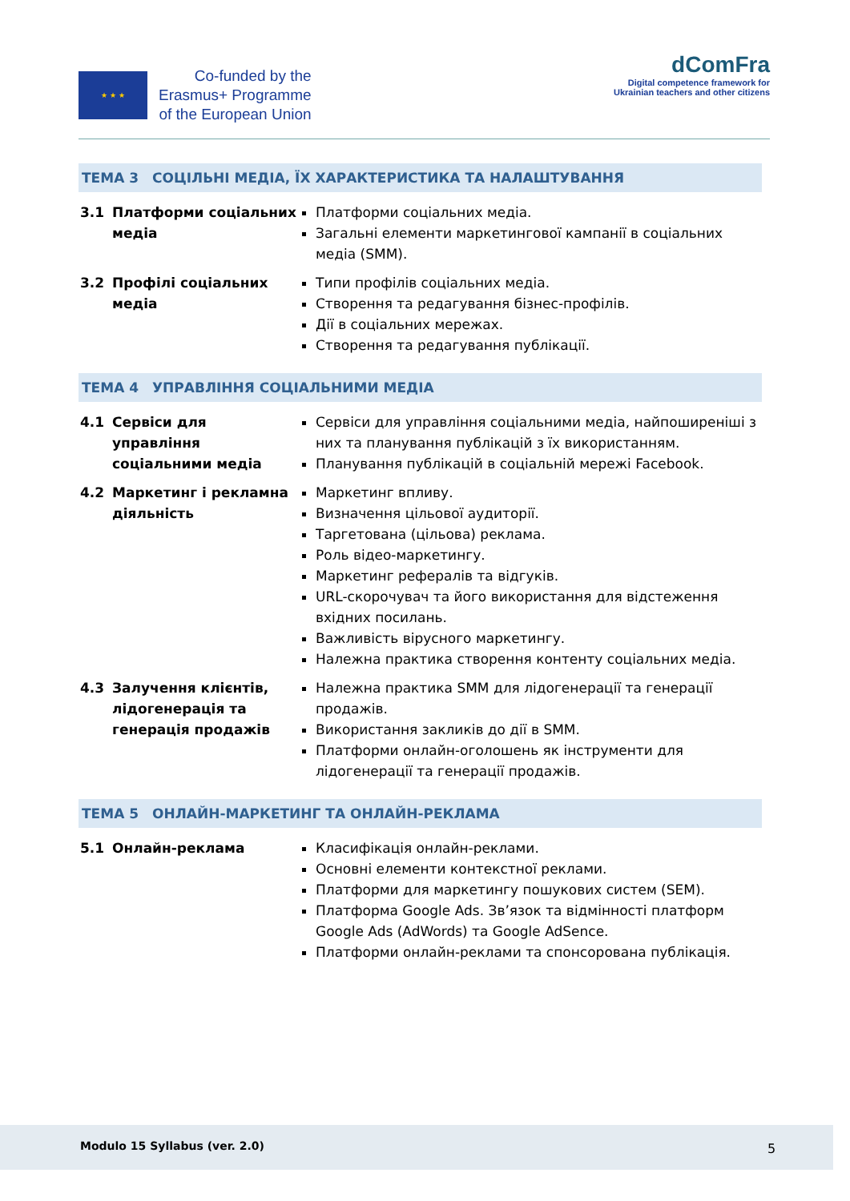★ ★ ★
Co-funded by the
Erasmus+ Programme
of the European Union
dComFra
Digital competence framework for
Ukrainian teachers and other citizens
ТЕМА 3 СОЦІЛЬНІ МЕДІА, ЇХ ХАРАКТЕРИСТИКА ТА НАЛАШТУВАННЯ
| 3.1 | Платформи соціальних медіа | Платформи соціальних медіа. Загальні елементи маркетингової кампанії в соціальних медіа (SMM). |
| 3.2 | Профілі соціальних медіа | Типи профілів соціальних медіа. Створення та редагування бізнес-профілів. Дії в соціальних мережах. Створення та редагування публікації. |
ТЕМА 4 УПРАВЛІННЯ СОЦІАЛЬНИМИ МЕДІА
| 4.1 | Сервіси для управління соціальними медіа | Сервіси для управління соціальними медіа, найпоширеніші з них та планування публікацій з їх використанням. Планування публікацій в соціальній мережі Facebook. |
| 4.2 | Маркетинг і рекламна діяльність | Маркетинг впливу. Визначення цільової аудиторії. Таргетована (цільова) реклама. Роль відео-маркетингу. Маркетинг рефералів та відгуків. URL-скорочувач та його використання для відстеження вхідних посилань. Важливість вірусного маркетингу. Належна практика створення контенту соціальних медіа. |
| 4.3 | Залучення клієнтів, лідогенерація та генерація продажів | Належна практика SMM для лідогенерації та генерації продажів. Використання закликів до дії в SMM. Платформи онлайн-оголошень як інструменти для лідогенерації та генерації продажів. |
ТЕМА 5 ОНЛАЙН-МАРКЕТИНГ ТА ОНЛАЙН-РЕКЛАМА
| 5.1 | Онлайн-реклама | Класифікація онлайн-реклами. Основні елементи контекстної реклами. Платформи для маркетингу пошукових систем (SEM). Платформа Google Ads. Зв’язок та відмінності платформ Google Ads (AdWords) та Google AdSence. Платформи онлайн-реклами та спонсорована публікація. |
Modulo 15 Syllabus (ver. 2.0) 5